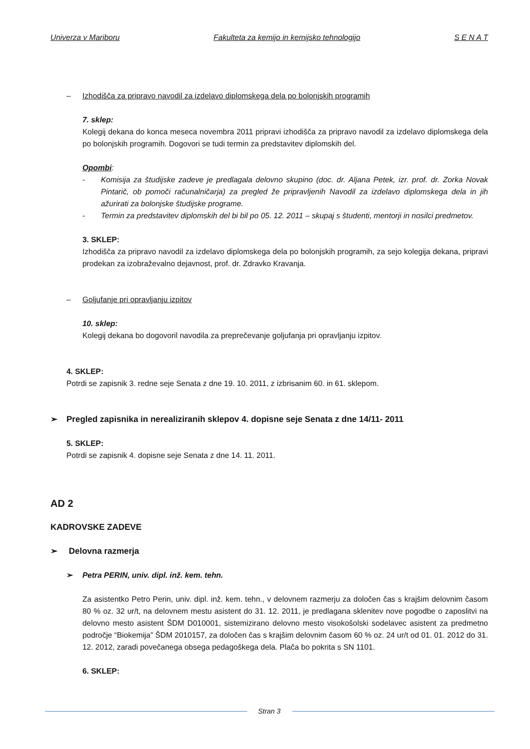Univerza v Mariboru Fakulteta za kemijo in kemijsko tehnologijo S E N A T
– Izhodišča za pripravo navodil za izdelavo diplomskega dela po bolonjskih programih
7. sklep:
Kolegij dekana do konca meseca novembra 2011 pripravi izhodišča za pripravo navodil za izdelavo diplomskega dela po bolonjskih programih. Dogovori se tudi termin za predstavitev diplomskih del.
Opombi:
- Komisija za študijske zadeve je predlagala delovno skupino (doc. dr. Aljana Petek, izr. prof. dr. Zorka Novak Pintarič, ob pomoči računalničarja) za pregled že pripravljenih Navodil za izdelavo diplomskega dela in jih ažurirati za bolonjske študijske programe.
- Termin za predstavitev diplomskih del bi bil po 05. 12. 2011 – skupaj s študenti, mentorji in nosilci predmetov.
3. SKLEP:
Izhodišča za pripravo navodil za izdelavo diplomskega dela po bolonjskih programih, za sejo kolegija dekana, pripravi prodekan za izobraževalno dejavnost, prof. dr. Zdravko Kravanja.
– Goljufanje pri opravljanju izpitov
10. sklep:
Kolegij dekana bo dogovoril navodila za preprečevanje goljufanja pri opravljanju izpitov.
4. SKLEP:
Potrdi se zapisnik 3. redne seje Senata z dne 19. 10. 2011, z izbrisanim 60. in 61. sklepom.
➢ Pregled zapisnika in nerealiziranih sklepov 4. dopisne seje Senata z dne 14/11- 2011
5. SKLEP:
Potrdi se zapisnik 4. dopisne seje Senata z dne 14. 11. 2011.
AD 2
KADROVSKE ZADEVE
➢ Delovna razmerja
➢ Petra PERIN, univ. dipl. inž. kem. tehn.
Za asistentko Petro Perin, univ. dipl. inž. kem. tehn., v delovnem razmerju za določen čas s krajšim delovnim časom 80 % oz. 32 ur/t, na delovnem mestu asistent do 31. 12. 2011, je predlagana sklenitev nove pogodbe o zaposlitvi na delovno mesto asistent ŠDM D010001, sistemizirano delovno mesto visokošolski sodelavec asistent za predmetno področje “Biokemija” ŠDM 2010157, za določen čas s krajšim delovnim časom 60 % oz. 24 ur/t od 01. 01. 2012 do 31. 12. 2012, zaradi povečanega obsega pedagoškega dela. Plača bo pokrita s SN 1101.
6. SKLEP:
Stran 3